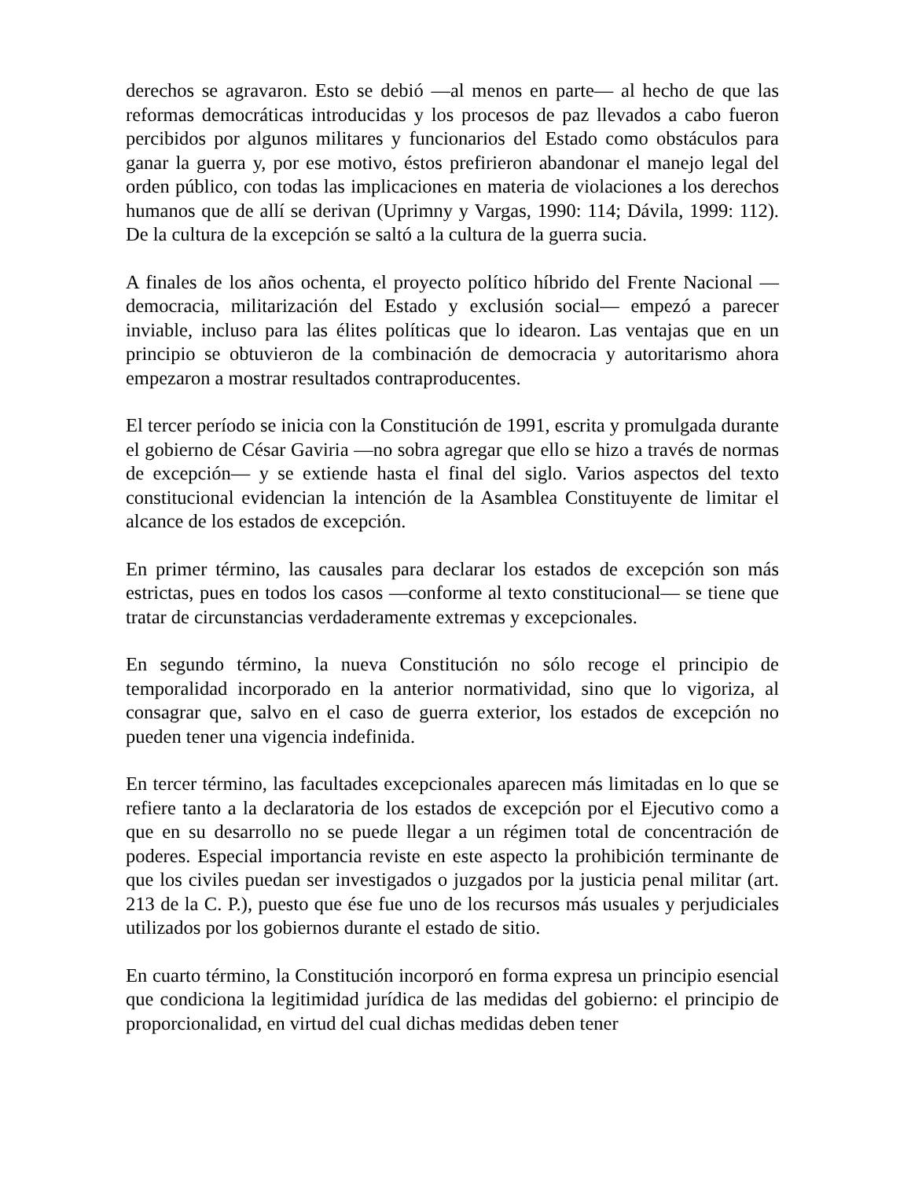derechos se agravaron. Esto se debió —al menos en parte— al hecho de que las reformas democráticas introducidas y los procesos de paz llevados a cabo fueron percibidos por algunos militares y funcionarios del Estado como obstáculos para ganar la guerra y, por ese motivo, éstos prefirieron abandonar el manejo legal del orden público, con todas las implicaciones en materia de violaciones a los derechos humanos que de allí se derivan (Uprimny y Vargas, 1990: 114; Dávila, 1999: 112). De la cultura de la excepción se saltó a la cultura de la guerra sucia.
A finales de los años ochenta, el proyecto político híbrido del Frente Nacional —democracia, militarización del Estado y exclusión social— empezó a parecer inviable, incluso para las élites políticas que lo idearon. Las ventajas que en un principio se obtuvieron de la combinación de democracia y autoritarismo ahora empezaron a mostrar resultados contraproducentes.
El tercer período se inicia con la Constitución de 1991, escrita y promulgada durante el gobierno de César Gaviria —no sobra agregar que ello se hizo a través de normas de excepción— y se extiende hasta el final del siglo. Varios aspectos del texto constitucional evidencian la intención de la Asamblea Constituyente de limitar el alcance de los estados de excepción.
En primer término, las causales para declarar los estados de excepción son más estrictas, pues en todos los casos —conforme al texto constitucional— se tiene que tratar de circunstancias verdaderamente extremas y excepcionales.
En segundo término, la nueva Constitución no sólo recoge el principio de temporalidad incorporado en la anterior normatividad, sino que lo vigoriza, al consagrar que, salvo en el caso de guerra exterior, los estados de excepción no pueden tener una vigencia indefinida.
En tercer término, las facultades excepcionales aparecen más limitadas en lo que se refiere tanto a la declaratoria de los estados de excepción por el Ejecutivo como a que en su desarrollo no se puede llegar a un régimen total de concentración de poderes. Especial importancia reviste en este aspecto la prohibición terminante de que los civiles puedan ser investigados o juzgados por la justicia penal militar (art. 213 de la C. P.), puesto que ése fue uno de los recursos más usuales y perjudiciales utilizados por los gobiernos durante el estado de sitio.
En cuarto término, la Constitución incorporó en forma expresa un principio esencial que condiciona la legitimidad jurídica de las medidas del gobierno: el principio de proporcionalidad, en virtud del cual dichas medidas deben tener